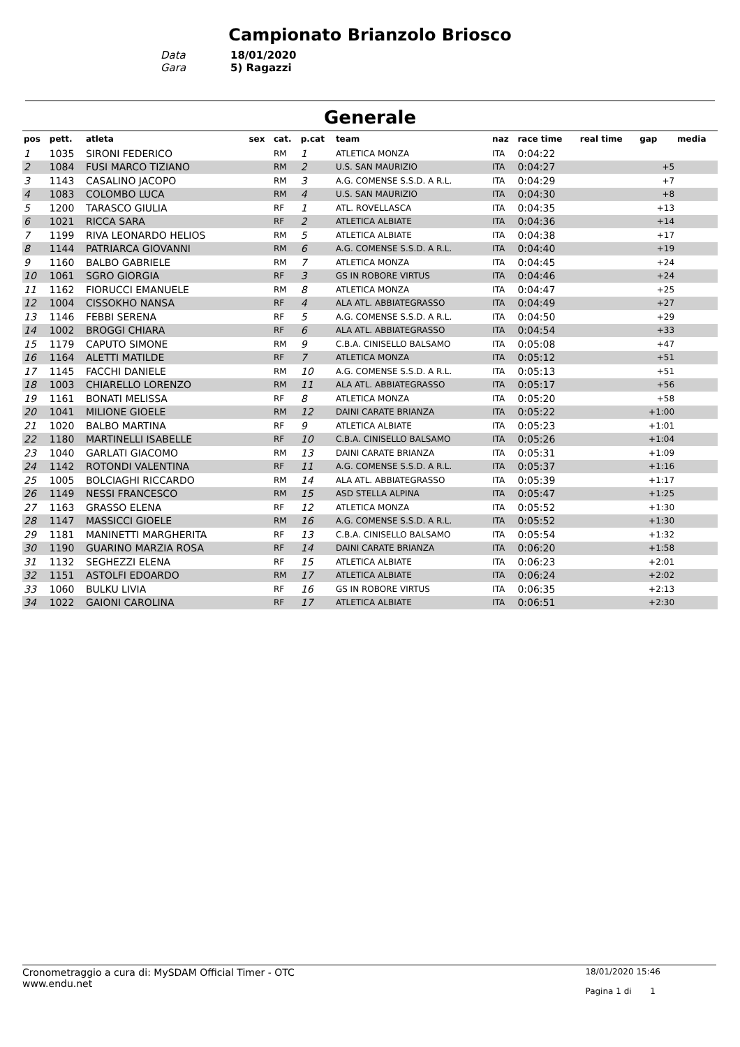Campionato Brianzolo Briosco
Data 18/01/2020
Gara 5) Ragazzi
Generale
| pos | pett. | atleta | sex | cat. | p.cat | team | naz | race time | real time | gap | media |
| --- | --- | --- | --- | --- | --- | --- | --- | --- | --- | --- | --- |
| 1 | 1035 | SIRONI FEDERICO | | RM | 1 | ATLETICA MONZA | ITA | 0:04:22 | | | |
| 2 | 1084 | FUSI MARCO TIZIANO | | RM | 2 | U.S. SAN MAURIZIO | ITA | 0:04:27 | | +5 | |
| 3 | 1143 | CASALINO JACOPO | | RM | 3 | A.G. COMENSE S.S.D. A R.L. | ITA | 0:04:29 | | +7 | |
| 4 | 1083 | COLOMBO LUCA | | RM | 4 | U.S. SAN MAURIZIO | ITA | 0:04:30 | | +8 | |
| 5 | 1200 | TARASCO GIULIA | | RF | 1 | ATL. ROVELLASCA | ITA | 0:04:35 | | +13 | |
| 6 | 1021 | RICCA SARA | | RF | 2 | ATLETICA ALBIATE | ITA | 0:04:36 | | +14 | |
| 7 | 1199 | RIVA LEONARDO HELIOS | | RM | 5 | ATLETICA ALBIATE | ITA | 0:04:38 | | +17 | |
| 8 | 1144 | PATRIARCA GIOVANNI | | RM | 6 | A.G. COMENSE S.S.D. A R.L. | ITA | 0:04:40 | | +19 | |
| 9 | 1160 | BALBO GABRIELE | | RM | 7 | ATLETICA MONZA | ITA | 0:04:45 | | +24 | |
| 10 | 1061 | SGRO GIORGIA | | RF | 3 | GS IN ROBORE VIRTUS | ITA | 0:04:46 | | +24 | |
| 11 | 1162 | FIORUCCI EMANUELE | | RM | 8 | ATLETICA MONZA | ITA | 0:04:47 | | +25 | |
| 12 | 1004 | CISSOKHO NANSA | | RF | 4 | ALA ATL. ABBIATEGRASSO | ITA | 0:04:49 | | +27 | |
| 13 | 1146 | FEBBI SERENA | | RF | 5 | A.G. COMENSE S.S.D. A R.L. | ITA | 0:04:50 | | +29 | |
| 14 | 1002 | BROGGI CHIARA | | RF | 6 | ALA ATL. ABBIATEGRASSO | ITA | 0:04:54 | | +33 | |
| 15 | 1179 | CAPUTO SIMONE | | RM | 9 | C.B.A. CINISELLO BALSAMO | ITA | 0:05:08 | | +47 | |
| 16 | 1164 | ALETTI MATILDE | | RF | 7 | ATLETICA MONZA | ITA | 0:05:12 | | +51 | |
| 17 | 1145 | FACCHI DANIELE | | RM | 10 | A.G. COMENSE S.S.D. A R.L. | ITA | 0:05:13 | | +51 | |
| 18 | 1003 | CHIARELLO LORENZO | | RM | 11 | ALA ATL. ABBIATEGRASSO | ITA | 0:05:17 | | +56 | |
| 19 | 1161 | BONATI MELISSA | | RF | 8 | ATLETICA MONZA | ITA | 0:05:20 | | +58 | |
| 20 | 1041 | MILIONE GIOELE | | RM | 12 | DAINI CARATE BRIANZA | ITA | 0:05:22 | | +1:00 | |
| 21 | 1020 | BALBO MARTINA | | RF | 9 | ATLETICA ALBIATE | ITA | 0:05:23 | | +1:01 | |
| 22 | 1180 | MARTINELLI ISABELLE | | RF | 10 | C.B.A. CINISELLO BALSAMO | ITA | 0:05:26 | | +1:04 | |
| 23 | 1040 | GARLATI GIACOMO | | RM | 13 | DAINI CARATE BRIANZA | ITA | 0:05:31 | | +1:09 | |
| 24 | 1142 | ROTONDI VALENTINA | | RF | 11 | A.G. COMENSE S.S.D. A R.L. | ITA | 0:05:37 | | +1:16 | |
| 25 | 1005 | BOLCIAGHI RICCARDO | | RM | 14 | ALA ATL. ABBIATEGRASSO | ITA | 0:05:39 | | +1:17 | |
| 26 | 1149 | NESSI FRANCESCO | | RM | 15 | ASD STELLA ALPINA | ITA | 0:05:47 | | +1:25 | |
| 27 | 1163 | GRASSO ELENA | | RF | 12 | ATLETICA MONZA | ITA | 0:05:52 | | +1:30 | |
| 28 | 1147 | MASSICCI GIOELE | | RM | 16 | A.G. COMENSE S.S.D. A R.L. | ITA | 0:05:52 | | +1:30 | |
| 29 | 1181 | MANINETTI MARGHERITA | | RF | 13 | C.B.A. CINISELLO BALSAMO | ITA | 0:05:54 | | +1:32 | |
| 30 | 1190 | GUARINO MARZIA ROSA | | RF | 14 | DAINI CARATE BRIANZA | ITA | 0:06:20 | | +1:58 | |
| 31 | 1132 | SEGHEZZI ELENA | | RF | 15 | ATLETICA ALBIATE | ITA | 0:06:23 | | +2:01 | |
| 32 | 1151 | ASTOLFI EDOARDO | | RM | 17 | ATLETICA ALBIATE | ITA | 0:06:24 | | +2:02 | |
| 33 | 1060 | BULKU LIVIA | | RF | 16 | GS IN ROBORE VIRTUS | ITA | 0:06:35 | | +2:13 | |
| 34 | 1022 | GAIONI CAROLINA | | RF | 17 | ATLETICA ALBIATE | ITA | 0:06:51 | | +2:30 | |
Cronometraggio a cura di: MySDAM Official Timer - OTC
www.endu.net
18/01/2020 15:46
Pagina 1 di 1